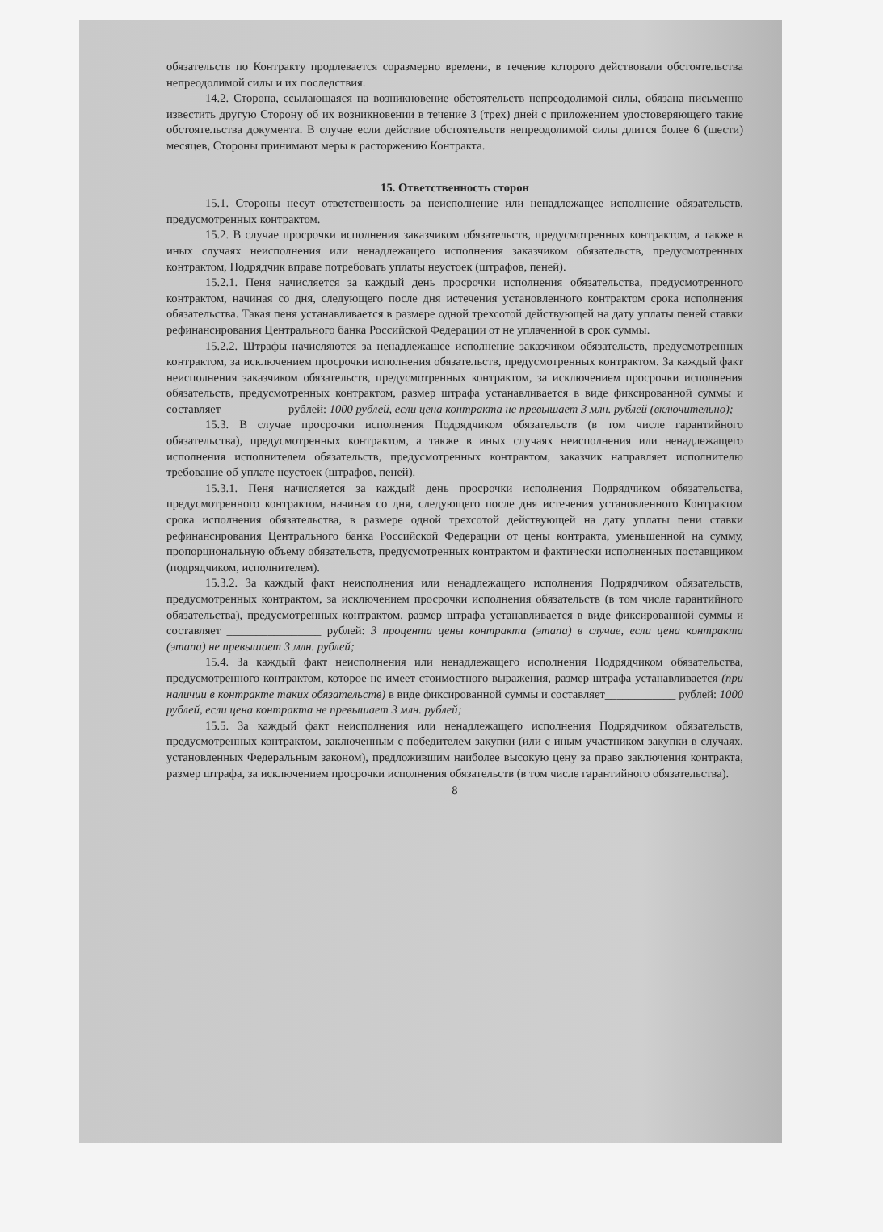обязательств по Контракту продлевается соразмерно времени, в течение которого действовали обстоятельства непреодолимой силы и их последствия.
14.2. Сторона, ссылающаяся на возникновение обстоятельств непреодолимой силы, обязана письменно известить другую Сторону об их возникновении в течение 3 (трех) дней с приложением удостоверяющего такие обстоятельства документа. В случае если действие обстоятельств непреодолимой силы длится более 6 (шести) месяцев, Стороны принимают меры к расторжению Контракта.
15. Ответственность сторон
15.1. Стороны несут ответственность за неисполнение или ненадлежащее исполнение обязательств, предусмотренных контрактом.
15.2. В случае просрочки исполнения заказчиком обязательств, предусмотренных контрактом, а также в иных случаях неисполнения или ненадлежащего исполнения заказчиком обязательств, предусмотренных контрактом, Подрядчик вправе потребовать уплаты неустоек (штрафов, пеней).
15.2.1. Пеня начисляется за каждый день просрочки исполнения обязательства, предусмотренного контрактом, начиная со дня, следующего после дня истечения установленного контрактом срока исполнения обязательства. Такая пеня устанавливается в размере одной трехсотой действующей на дату уплаты пеней ставки рефинансирования Центрального банка Российской Федерации от не уплаченной в срок суммы.
15.2.2. Штрафы начисляются за ненадлежащее исполнение заказчиком обязательств, предусмотренных контрактом, за исключением просрочки исполнения обязательств, предусмотренных контрактом. За каждый факт неисполнения заказчиком обязательств, предусмотренных контрактом, за исключением просрочки исполнения обязательств, предусмотренных контрактом, размер штрафа устанавливается в виде фиксированной суммы и составляет___________ рублей: 1000 рублей, если цена контракта не превышает 3 млн. рублей (включительно);
15.3. В случае просрочки исполнения Подрядчиком обязательств (в том числе гарантийного обязательства), предусмотренных контрактом, а также в иных случаях неисполнения или ненадлежащего исполнения исполнителем обязательств, предусмотренных контрактом, заказчик направляет исполнителю требование об уплате неустоек (штрафов, пеней).
15.3.1. Пеня начисляется за каждый день просрочки исполнения Подрядчиком обязательства, предусмотренного контрактом, начиная со дня, следующего после дня истечения установленного Контрактом срока исполнения обязательства, в размере одной трехсотой действующей на дату уплаты пени ставки рефинансирования Центрального банка Российской Федерации от цены контракта, уменьшенной на сумму, пропорциональную объему обязательств, предусмотренных контрактом и фактически исполненных поставщиком (подрядчиком, исполнителем).
15.3.2. За каждый факт неисполнения или ненадлежащего исполнения Подрядчиком обязательств, предусмотренных контрактом, за исключением просрочки исполнения обязательств (в том числе гарантийного обязательства), предусмотренных контрактом, размер штрафа устанавливается в виде фиксированной суммы и составляет ________________ рублей: 3 процента цены контракта (этапа) в случае, если цена контракта (этапа) не превышает 3 млн. рублей;
15.4. За каждый факт неисполнения или ненадлежащего исполнения Подрядчиком обязательства, предусмотренного контрактом, которое не имеет стоимостного выражения, размер штрафа устанавливается (при наличии в контракте таких обязательств) в виде фиксированной суммы и составляет____________ рублей: 1000 рублей, если цена контракта не превышает 3 млн. рублей;
15.5. За каждый факт неисполнения или ненадлежащего исполнения Подрядчиком обязательств, предусмотренных контрактом, заключенным с победителем закупки (или с иным участником закупки в случаях, установленных Федеральным законом), предложившим наиболее высокую цену за право заключения контракта, размер штрафа, за исключением просрочки исполнения обязательств (в том числе гарантийного обязательства).
8